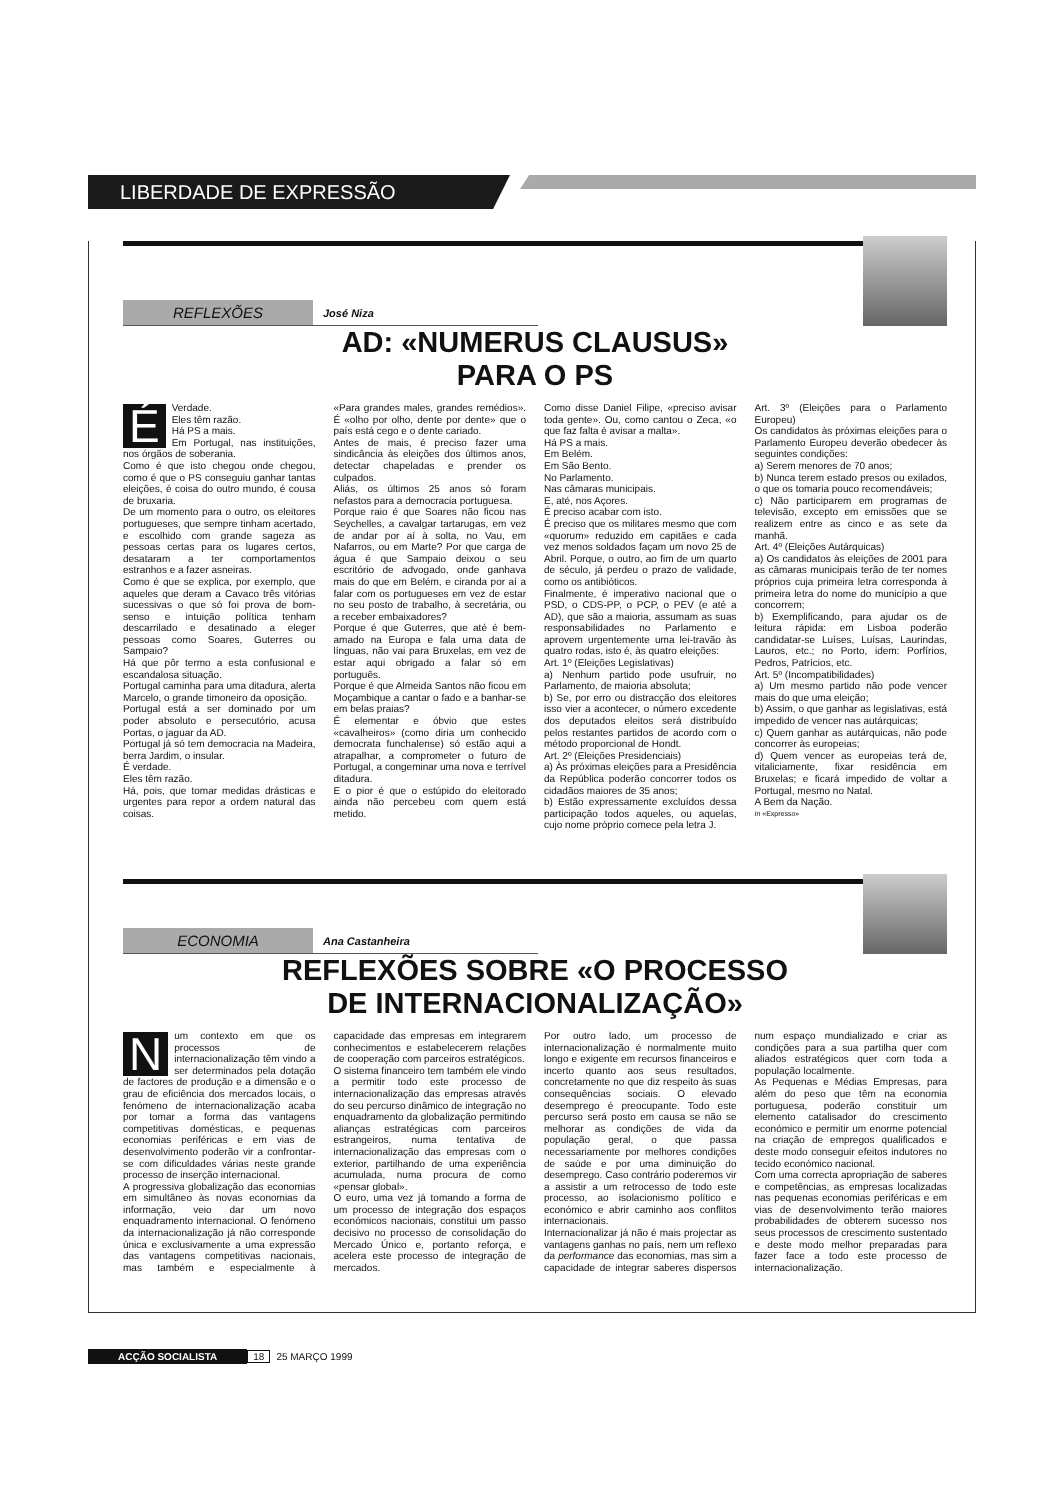LIBERDADE DE EXPRESSÃO
REFLEXÕES
José Niza
AD: «NUMERUS CLAUSUS»
PARA O PS
ÉVerdade.
Eles têm razão.
Há PS a mais.
Em Portugal, nas instituições, nos órgãos de soberania.
Como é que isto chegou onde chegou, como é que o PS conseguiu ganhar tantas eleições, é coisa do outro mundo, é cousa de bruxaria.
De um momento para o outro, os eleitores portugueses, que sempre tinham acertado, e escolhido com grande sageza as pessoas certas para os lugares certos, desataram a ter comportamentos estranhos e a fazer asneiras.
Como é que se explica, por exemplo, que aqueles que deram a Cavaco três vitórias sucessivas o que só foi prova de bom-senso e intuição política tenham descarrilado e desatinado a eleger pessoas como Soares, Guterres ou Sampaio?
Há que pôr termo a esta confusional e escandalosa situação.
Portugal caminha para uma ditadura, alerta Marcelo, o grande timoneiro da oposição.
Portugal está a ser dominado por um poder absoluto e persecutório, acusa Portas, o jaguar da AD.
Portugal já só tem democracia na Madeira, berra Jardim, o insular.
É verdade.
Eles têm razão.
Há, pois, que tomar medidas drásticas e urgentes para repor a ordem natural das coisas.
«Para grandes males, grandes remédios». É «olho por olho, dente por dente» que o país está cego e o dente cariado.
Antes de mais, é preciso fazer uma sindicância às eleições dos últimos anos, detectar chapeladas e prender os culpados.
Aliás, os últimos 25 anos só foram nefastos para a democracia portuguesa.
Porque raio é que Soares não ficou nas Seychelles, a cavalgar tartarugas, em vez de andar por aí à solta, no Vau, em Nafarros, ou em Marte? Por que carga de água é que Sampaio deixou o seu escritório de advogado, onde ganhava mais do que em Belém, e ciranda por aí a falar com os portugueses em vez de estar no seu posto de trabalho, à secretária, ou a receber embaixadores?
Porque é que Guterres, que até é bem-amado na Europa e fala uma data de línguas, não vai para Bruxelas, em vez de estar aqui obrigado a falar só em português.
Porque é que Almeida Santos não ficou em Moçambique a cantar o fado e a banhar-se em belas praias?
É elementar e óbvio que estes «cavalheiros» (como diria um conhecido democrata funchalense) só estão aqui a atrapalhar, a comprometer o futuro de Portugal, a congeminar uma nova e terrível ditadura.
E o pior é que o estúpido do eleitorado ainda não percebeu com quem está metido.
Como disse Daniel Filipe, «preciso avisar toda gente». Ou, como cantou o Zeca, «o que faz falta é avisar a malta».
Há PS a mais.
Em Belém.
Em São Bento.
No Parlamento.
Nas câmaras municipais.
E, até, nos Açores.
É preciso acabar com isto.
É preciso que os militares mesmo que com «quorum» reduzido em capitães e cada vez menos soldados façam um novo 25 de Abril. Porque, o outro, ao fim de um quarto de século, já perdeu o prazo de validade, como os antibióticos.
Finalmente, é imperativo nacional que o PSD, o CDS-PP, o PCP, o PEV (e até a AD), que são a maioria, assumam as suas responsabilidades no Parlamento e aprovem urgentemente uma lei-travão às quatro rodas, isto é, às quatro eleições:
Art. 1º (Eleições Legislativas)
a) Nenhum partido pode usufruir, no Parlamento, de maioria absoluta;
b) Se, por erro ou distracção dos eleitores isso vier a acontecer, o número excedente dos deputados eleitos será distribuído pelos restantes partidos de acordo com o método proporcional de Hondt.
Art. 2º (Eleições Presidenciais)
a) Às próximas eleições para a Presidência da República poderão concorrer todos os cidadãos maiores de 35 anos;
b) Estão expressamente excluídos dessa participação todos aqueles, ou aquelas, cujo nome próprio comece pela letra J.
Art. 3º (Eleições para o Parlamento Europeu)
Os candidatos às próximas eleições para o Parlamento Europeu deverão obedecer às seguintes condições:
a) Serem menores de 70 anos;
b) Nunca terem estado presos ou exilados, o que os tomaria pouco recomendáveis;
c) Não participarem em programas de televisão, excepto em emissões que se realizem entre as cinco e as sete da manhã.
Art. 4º (Eleições Autárquicas)
a) Os candidatos às eleições de 2001 para as câmaras municipais terão de ter nomes próprios cuja primeira letra corresponda à primeira letra do nome do município a que concorrem;
b) Exemplificando, para ajudar os de leitura rápida: em Lisboa poderão candidatar-se Luíses, Luísas, Laurindas, Lauros, etc.; no Porto, idem: Porfírios, Pedros, Patrícios, etc.
Art. 5º (Incompatibilidades)
a) Um mesmo partido não pode vencer mais do que uma eleição;
b) Assim, o que ganhar as legislativas, está impedido de vencer nas autárquicas;
c) Quem ganhar as autárquicas, não pode concorrer às europeias;
d) Quem vencer as europeias terá de, vitaliciamente, fixar residência em Bruxelas; e ficará impedido de voltar a Portugal, mesmo no Natal.
A Bem da Nação.
In «Expresso»
ECONOMIA
Ana Castanheira
REFLEXÕES SOBRE «O PROCESSO
DE INTERNACIONALIZAÇÃO»
Num contexto em que os processos de internacionalização têm vindo a ser determinados pela dotação de factores de produção e a dimensão e o grau de eficiência dos mercados locais, o fenómeno de internacionalização acaba por tomar a forma das vantagens competitivas domésticas, e pequenas economias periféricas e em vias de desenvolvimento poderão vir a confrontar-se com dificuldades várias neste grande processo de inserção internacional.
A progressiva globalização das economias em simultâneo às novas economias da informação, veio dar um novo enquadramento internacional. O fenómeno da internacionalização já não corresponde única e exclusivamente a uma expressão das vantagens competitivas nacionais, mas também e especialmente à capacidade das empresas em integrarem conhecimentos e estabelecerem relações de cooperação com parceiros estratégicos.
O sistema financeiro tem também ele vindo a permitir todo este processo de internacionalização das empresas através do seu percurso dinâmico de integração no enquadramento da globalização permitindo alianças estratégicas com parceiros estrangeiros, numa tentativa de internacionalização das empresas com o exterior, partilhando de uma experiência acumulada, numa procura de como «pensar global».
O euro, uma vez já tomando a forma de um processo de integração dos espaços económicos nacionais, constitui um passo decisivo no processo de consolidação do Mercado Único e, portanto reforça, e acelera este processo de integração de mercados.
Por outro lado, um processo de internacionalização é normalmente muito longo e exigente em recursos financeiros e incerto quanto aos seus resultados, concretamente no que diz respeito às suas consequências sociais. O elevado desemprego é preocupante. Todo este percurso será posto em causa se não se melhorar as condições de vida da população geral, o que passa necessariamente por melhores condições de saúde e por uma diminuição do desemprego. Caso contrário poderemos vir a assistir a um retrocesso de todo este processo, ao isolacionismo político e económico e abrir caminho aos conflitos internacionais.
Internacionalizar já não é mais projectar as vantagens ganhas no país, nem um reflexo da performance das economias, mas sim a capacidade de integrar saberes dispersos num espaço mundializado e criar as condições para a sua partilha quer com aliados estratégicos quer com toda a população localmente.
As Pequenas e Médias Empresas, para além do peso que têm na economia portuguesa, poderão constituir um elemento catalisador do crescimento económico e permitir um enorme potencial na criação de empregos qualificados e deste modo conseguir efeitos indutores no tecido económico nacional.
Com uma correcta apropriação de saberes e competências, as empresas localizadas nas pequenas economias periféricas e em vias de desenvolvimento terão maiores probabilidades de obterem sucesso nos seus processos de crescimento sustentado e deste modo melhor preparadas para fazer face a todo este processo de internacionalização.
ACÇÃO SOCIALISTA 18 25 MARÇO 1999